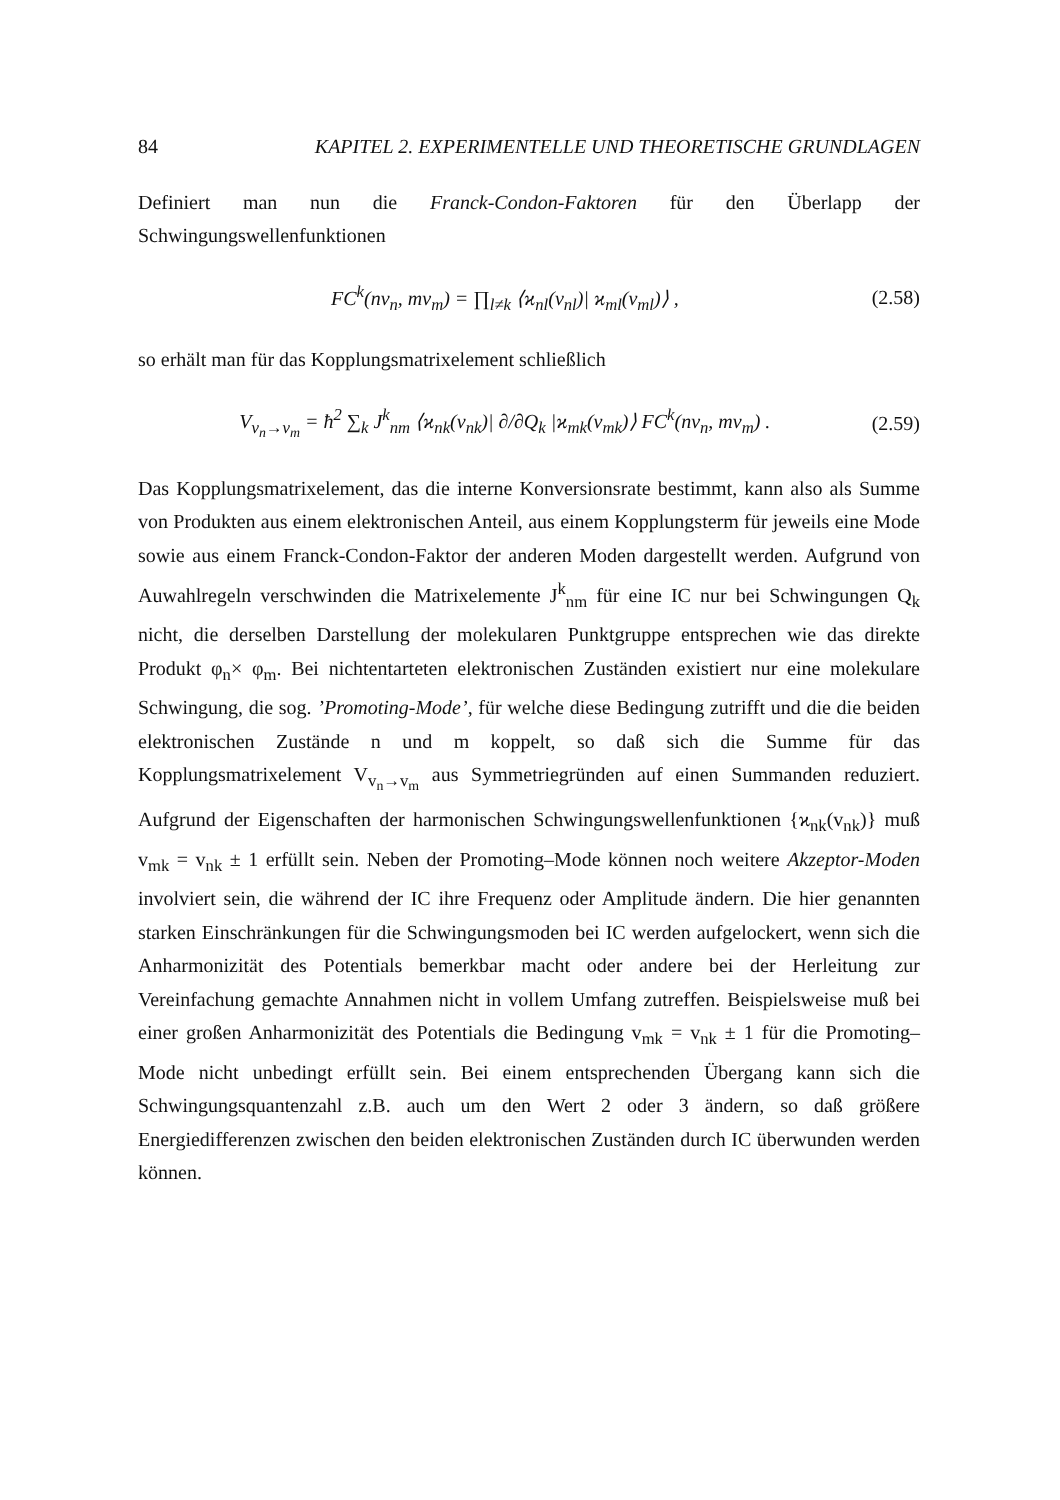84 KAPITEL 2. EXPERIMENTELLE UND THEORETISCHE GRUNDLAGEN
Definiert man nun die Franck-Condon-Faktoren für den Überlapp der Schwingungswellenfunktionen
FC<sup>k</sup>(nv<sub>n</sub>, mv<sub>m</sub>) = ∏<sub>l≠k</sub> ⟨ϰ<sub>nl</sub>(v<sub>nl</sub>)| ϰ<sub>ml</sub>(v<sub>ml</sub>)⟩ , (2.58)
so erhält man für das Kopplungsmatrixelement schließlich
V<sub>v<sub>n</sub>→v<sub>m</sub></sub> = ħ<sup>2</sup> ∑<sub>k</sub> J<sup>k</sup><sub>nm</sub> ⟨ϰ<sub>nk</sub>(v<sub>nk</sub>)| ∂/∂Q<sub>k</sub> |ϰ<sub>mk</sub>(v<sub>mk</sub>)⟩ FC<sup>k</sup>(nv<sub>n</sub>, mv<sub>m</sub>) . (2.59)
Das Kopplungsmatrixelement, das die interne Konversionsrate bestimmt, kann also als Summe von Produkten aus einem elektronischen Anteil, aus einem Kopplungsterm für jeweils eine Mode sowie aus einem Franck-Condon-Faktor der anderen Moden dargestellt werden. Aufgrund von Auwahlregeln verschwinden die Matrixelemente J<sup>k</sup><sub>nm</sub> für eine IC nur bei Schwingungen Q<sub>k</sub> nicht, die derselben Darstellung der molekularen Punktgruppe entsprechen wie das direkte Produkt φ<sub>n</sub>× φ<sub>m</sub>. Bei nichtentarteten elektronischen Zuständen existiert nur eine molekulare Schwingung, die sog. ’Promoting-Mode’, für welche diese Bedingung zutrifft und die die beiden elektronischen Zustände n und m koppelt, so daß sich die Summe für das Kopplungsmatrixelement V<sub>v<sub>n</sub>→v<sub>m</sub></sub> aus Symmetriegründen auf einen Summanden reduziert. Aufgrund der Eigenschaften der harmonischen Schwingungswellenfunktionen {ϰ<sub>nk</sub>(v<sub>nk</sub>)} muß v<sub>mk</sub> = v<sub>nk</sub> ± 1 erfüllt sein. Neben der Promoting–Mode können noch weitere Akzeptor-Moden involviert sein, die während der IC ihre Frequenz oder Amplitude ändern. Die hier genannten starken Einschränkungen für die Schwingungsmoden bei IC werden aufgelockert, wenn sich die Anharmonizität des Potentials bemerkbar macht oder andere bei der Herleitung zur Vereinfachung gemachte Annahmen nicht in vollem Umfang zutreffen. Beispielsweise muß bei einer großen Anharmonizität des Potentials die Bedingung v<sub>mk</sub> = v<sub>nk</sub> ± 1 für die Promoting–Mode nicht unbedingt erfüllt sein. Bei einem entsprechenden Übergang kann sich die Schwingungsquantenzahl z.B. auch um den Wert 2 oder 3 ändern, so daß größere Energiedifferenzen zwischen den beiden elektronischen Zuständen durch IC überwunden werden können.